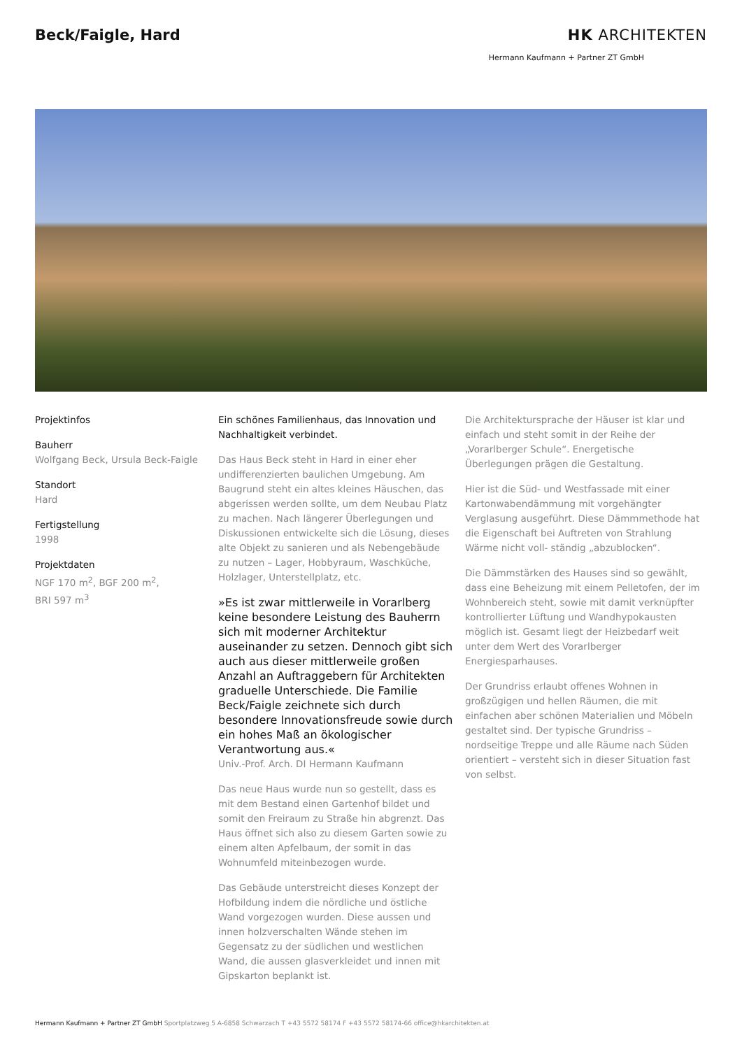Beck/Faigle, Hard HK ARCHITEKTEN
Hermann Kaufmann + Partner ZT GmbH
Projektinfos
Bauherr
Wolfgang Beck, Ursula Beck-Faigle
Standort
Hard
Fertigstellung
1998
Projektdaten
NGF 170 m<sup>2</sup>, BGF 200 m<sup>2</sup>,
BRI 597 m<sup>3</sup>
Ein schönes Familienhaus, das Innovation und Nachhaltigkeit verbindet.
Das Haus Beck steht in Hard in einer eher undifferenzierten baulichen Umgebung. Am Baugrund steht ein altes kleines Häuschen, das abgerissen werden sollte, um dem Neubau Platz zu machen. Nach längerer Überlegungen und Diskussionen entwickelte sich die Lösung, dieses alte Objekt zu sanieren und als Nebengebäude zu nutzen – Lager, Hobbyraum, Waschküche, Holzlager, Unterstellplatz, etc.
»Es ist zwar mittlerweile in Vorarlberg keine besondere Leistung des Bauherrn sich mit moderner Architektur auseinander zu setzen. Dennoch gibt sich auch aus dieser mittlerweile großen Anzahl an Auftraggebern für Architekten graduelle Unterschiede. Die Familie Beck/Faigle zeichnete sich durch besondere Innovationsfreude sowie durch ein hohes Maß an ökologischer Verantwortung aus.«
Univ.-Prof. Arch. DI Hermann Kaufmann
Das neue Haus wurde nun so gestellt, dass es mit dem Bestand einen Gartenhof bildet und somit den Freiraum zu Straße hin abgrenzt. Das Haus öffnet sich also zu diesem Garten sowie zu einem alten Apfelbaum, der somit in das Wohnumfeld miteinbezogen wurde.
Das Gebäude unterstreicht dieses Konzept der Hofbildung indem die nördliche und östliche Wand vorgezogen wurden. Diese aussen und innen holzverschalten Wände stehen im Gegensatz zu der südlichen und westlichen Wand, die aussen glasverkleidet und innen mit Gipskarton beplankt ist.
Die Architektursprache der Häuser ist klar und einfach und steht somit in der Reihe der „Vorarlberger Schule“. Energetische Überlegungen prägen die Gestaltung.
Hier ist die Süd- und Westfassade mit einer Kartonwabendämmung mit vorgehängter Verglasung ausgeführt. Diese Dämmmethode hat die Eigenschaft bei Auftreten von Strahlung Wärme nicht voll- ständig „abzublocken“.
Die Dämmstärken des Hauses sind so gewählt, dass eine Beheizung mit einem Pelletofen, der im Wohnbereich steht, sowie mit damit verknüpfter kontrollierter Lüftung und Wandhypokausten möglich ist. Gesamt liegt der Heizbedarf weit unter dem Wert des Vorarlberger Energiesparhauses.
Der Grundriss erlaubt offenes Wohnen in großzügigen und hellen Räumen, die mit einfachen aber schönen Materialien und Möbeln gestaltet sind. Der typische Grundriss – nordseitige Treppe und alle Räume nach Süden orientiert – versteht sich in dieser Situation fast von selbst.
Hermann Kaufmann + Partner ZT GmbH Sportplatzweg 5 A-6858 Schwarzach T +43 5572 58174 F +43 5572 58174-66 office@hkarchitekten.at